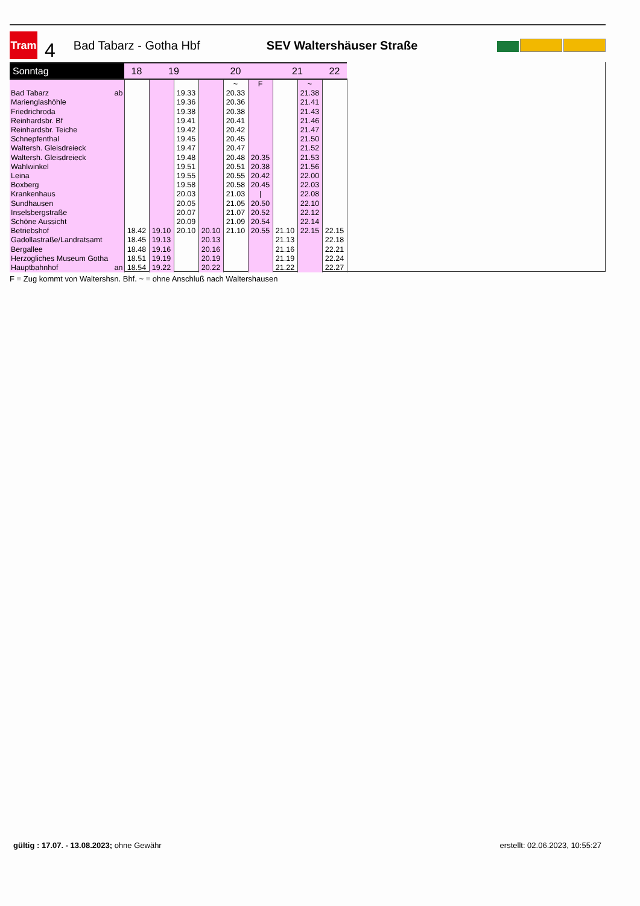Tram
4
Bad Tabarz - Gotha Hbf SEV Waltershäuser Straße
| Sonntag | 18 | 19 | | 20 | | | 21 | | 22 |
| --- | --- | --- | --- | --- | --- | --- | --- | --- | --- |
| | | | | | ~ | F | | ~ | |
| Bad Tabarz ab | | | 19.33 | | 20.33 | | | 21.38 | |
| Marienglashöhle | | | 19.36 | | 20.36 | | | 21.41 | |
| Friedrichroda | | | 19.38 | | 20.38 | | | 21.43 | |
| Reinhardsbr. Bf | | | 19.41 | | 20.41 | | | 21.46 | |
| Reinhardsbr. Teiche | | | 19.42 | | 20.42 | | | 21.47 | |
| Schnepfenthal | | | 19.45 | | 20.45 | | | 21.50 | |
| Waltersh. Gleisdreieck | | | 19.47 | | 20.47 | | | 21.52 | |
| Waltersh. Gleisdreieck | | | 19.48 | | 20.48 | 20.35 | | 21.53 | |
| Wahlwinkel | | | 19.51 | | 20.51 | 20.38 | | 21.56 | |
| Leina | | | 19.55 | | 20.55 | 20.42 | | 22.00 | |
| Boxberg | | | 19.58 | | 20.58 | 20.45 | | 22.03 | |
| Krankenhaus | | | 20.03 | | 21.03 | / | | 22.08 | |
| Sundhausen | | | 20.05 | | 21.05 | 20.50 | | 22.10 | |
| Inselsbergstraße | | | 20.07 | | 21.07 | 20.52 | | 22.12 | |
| Schöne Aussicht | | | 20.09 | | 21.09 | 20.54 | | 22.14 | |
| Betriebshof | 18.42 | 19.10 | 20.10 | 20.10 | 21.10 | 20.55 | 21.10 | 22.15 | 22.15 |
| Gadollastraße/Landratsamt | 18.45 | 19.13 | | 20.13 | | | 21.13 | | 22.18 |
| Bergallee | 18.48 | 19.16 | | 20.16 | | | 21.16 | | 22.21 |
| Herzogliches Museum Gotha | 18.51 | 19.19 | | 20.19 | | | 21.19 | | 22.24 |
| Hauptbahnhof an | 18.54 | 19.22 | | 20.22 | | | 21.22 | | 22.27 |
F = Zug kommt von Waltershsn. Bhf. ~ = ohne Anschluß nach Waltershausen
gültig : 17.07. - 13.08.2023; ohne Gewähr
erstellt: 02.06.2023, 10:55:27